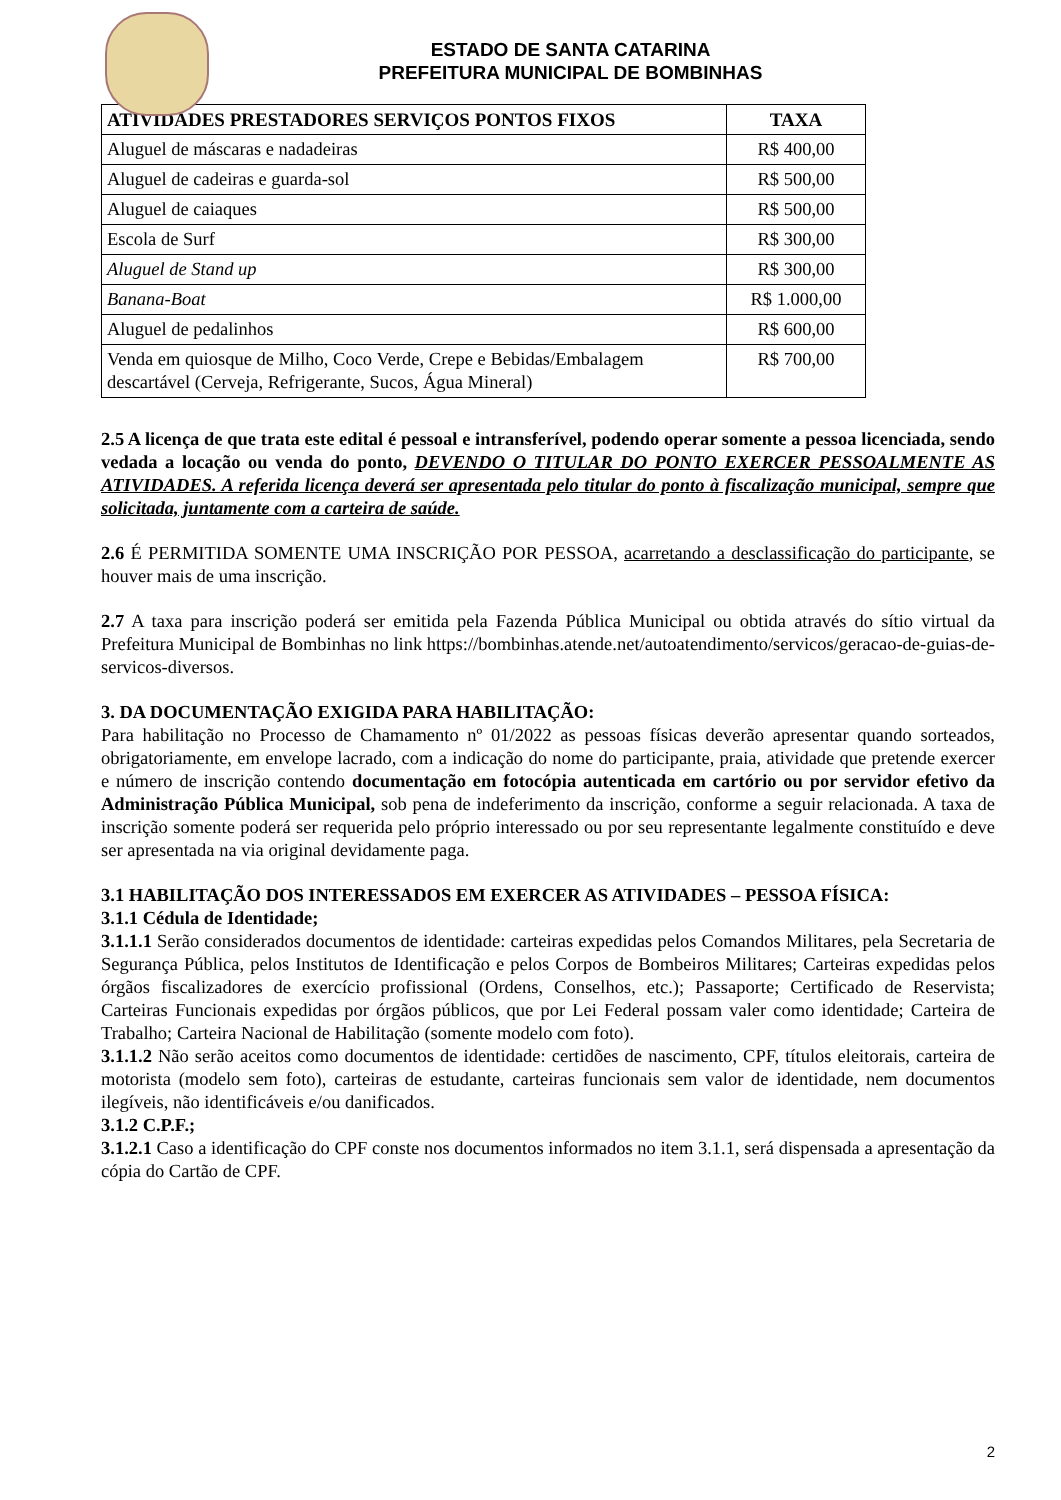ESTADO DE SANTA CATARINA
PREFEITURA MUNICIPAL DE BOMBINHAS
| ATIVIDADES PRESTADORES SERVIÇOS PONTOS FIXOS | TAXA |
| --- | --- |
| Aluguel de máscaras e nadadeiras | R$ 400,00 |
| Aluguel de cadeiras e guarda-sol | R$ 500,00 |
| Aluguel de caiaques | R$ 500,00 |
| Escola de Surf | R$ 300,00 |
| Aluguel de Stand up | R$ 300,00 |
| Banana-Boat | R$ 1.000,00 |
| Aluguel de pedalinhos | R$ 600,00 |
| Venda em quiosque de Milho, Coco Verde, Crepe e Bebidas/Embalagem descartável (Cerveja, Refrigerante, Sucos, Água Mineral) | R$ 700,00 |
2.5 A licença de que trata este edital é pessoal e intransferível, podendo operar somente a pessoa licenciada, sendo vedada a locação ou venda do ponto, DEVENDO O TITULAR DO PONTO EXERCER PESSOALMENTE AS ATIVIDADES. A referida licença deverá ser apresentada pelo titular do ponto à fiscalização municipal, sempre que solicitada, juntamente com a carteira de saúde.
2.6 É PERMITIDA SOMENTE UMA INSCRIÇÃO POR PESSOA, acarretando a desclassificação do participante, se houver mais de uma inscrição.
2.7 A taxa para inscrição poderá ser emitida pela Fazenda Pública Municipal ou obtida através do sítio virtual da Prefeitura Municipal de Bombinhas no link https://bombinhas.atende.net/autoatendimento/servicos/geracao-de-guias-de-servicos-diversos.
3. DA DOCUMENTAÇÃO EXIGIDA PARA HABILITAÇÃO:
Para habilitação no Processo de Chamamento nº 01/2022 as pessoas físicas deverão apresentar quando sorteados, obrigatoriamente, em envelope lacrado, com a indicação do nome do participante, praia, atividade que pretende exercer e número de inscrição contendo documentação em fotocópia autenticada em cartório ou por servidor efetivo da Administração Pública Municipal, sob pena de indeferimento da inscrição, conforme a seguir relacionada. A taxa de inscrição somente poderá ser requerida pelo próprio interessado ou por seu representante legalmente constituído e deve ser apresentada na via original devidamente paga.
3.1 HABILITAÇÃO DOS INTERESSADOS EM EXERCER AS ATIVIDADES – PESSOA FÍSICA:
3.1.1 Cédula de Identidade;
3.1.1.1 Serão considerados documentos de identidade: carteiras expedidas pelos Comandos Militares, pela Secretaria de Segurança Pública, pelos Institutos de Identificação e pelos Corpos de Bombeiros Militares; Carteiras expedidas pelos órgãos fiscalizadores de exercício profissional (Ordens, Conselhos, etc.); Passaporte; Certificado de Reservista; Carteiras Funcionais expedidas por órgãos públicos, que por Lei Federal possam valer como identidade; Carteira de Trabalho; Carteira Nacional de Habilitação (somente modelo com foto).
3.1.1.2 Não serão aceitos como documentos de identidade: certidões de nascimento, CPF, títulos eleitorais, carteira de motorista (modelo sem foto), carteiras de estudante, carteiras funcionais sem valor de identidade, nem documentos ilegíveis, não identificáveis e/ou danificados.
3.1.2 C.P.F.;
3.1.2.1 Caso a identificação do CPF conste nos documentos informados no item 3.1.1, será dispensada a apresentação da cópia do Cartão de CPF.
2